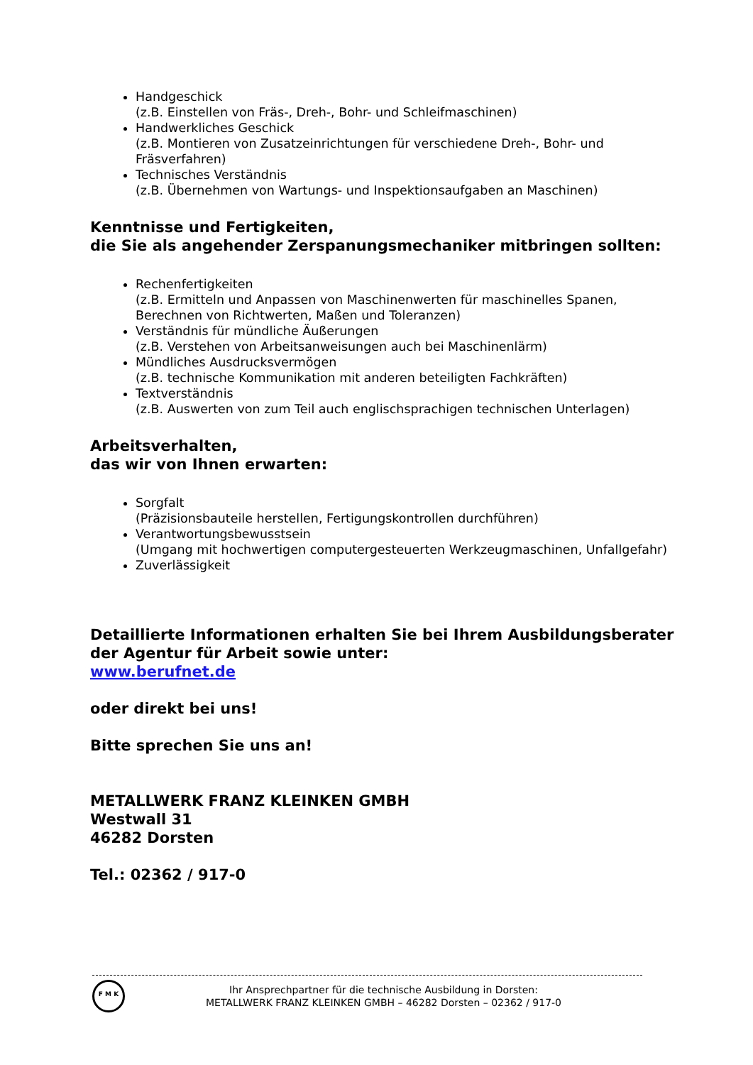Handgeschick
(z.B. Einstellen von Fräs-, Dreh-, Bohr- und Schleifmaschinen)
Handwerkliches Geschick
(z.B. Montieren von Zusatzeinrichtungen für verschiedene Dreh-, Bohr- und Fräsverfahren)
Technisches Verständnis
(z.B. Übernehmen von Wartungs- und Inspektionsaufgaben an Maschinen)
Kenntnisse und Fertigkeiten,
die Sie als angehender Zerspanungsmechaniker mitbringen sollten:
Rechenfertigkeiten
(z.B. Ermitteln und Anpassen von Maschinenwerten für maschinelles Spanen, Berechnen von Richtwerten, Maßen und Toleranzen)
Verständnis für mündliche Äußerungen
(z.B. Verstehen von Arbeitsanweisungen auch bei Maschinenlärm)
Mündliches Ausdrucksvermögen
(z.B. technische Kommunikation mit anderen beteiligten Fachkräften)
Textverständnis
(z.B. Auswerten von zum Teil auch englischsprachigen technischen Unterlagen)
Arbeitsverhalten,
das wir von Ihnen erwarten:
Sorgfalt
(Präzisionsbauteile herstellen, Fertigungskontrollen durchführen)
Verantwortungsbewusstsein
(Umgang mit hochwertigen computergesteuerten Werkzeugmaschinen, Unfallgefahr)
Zuverlässigkeit
Detaillierte Informationen erhalten Sie bei Ihrem Ausbildungsberater der Agentur für Arbeit sowie unter:
www.berufnet.de
oder direkt bei uns!
Bitte sprechen Sie uns an!
METALLWERK FRANZ KLEINKEN GMBH
Westwall 31
46282 Dorsten
Tel.: 02362 / 917-0
F M K
Ihr Ansprechpartner für die technische Ausbildung in Dorsten:
METALLWERK FRANZ KLEINKEN GMBH – 46282 Dorsten – 02362 / 917-0